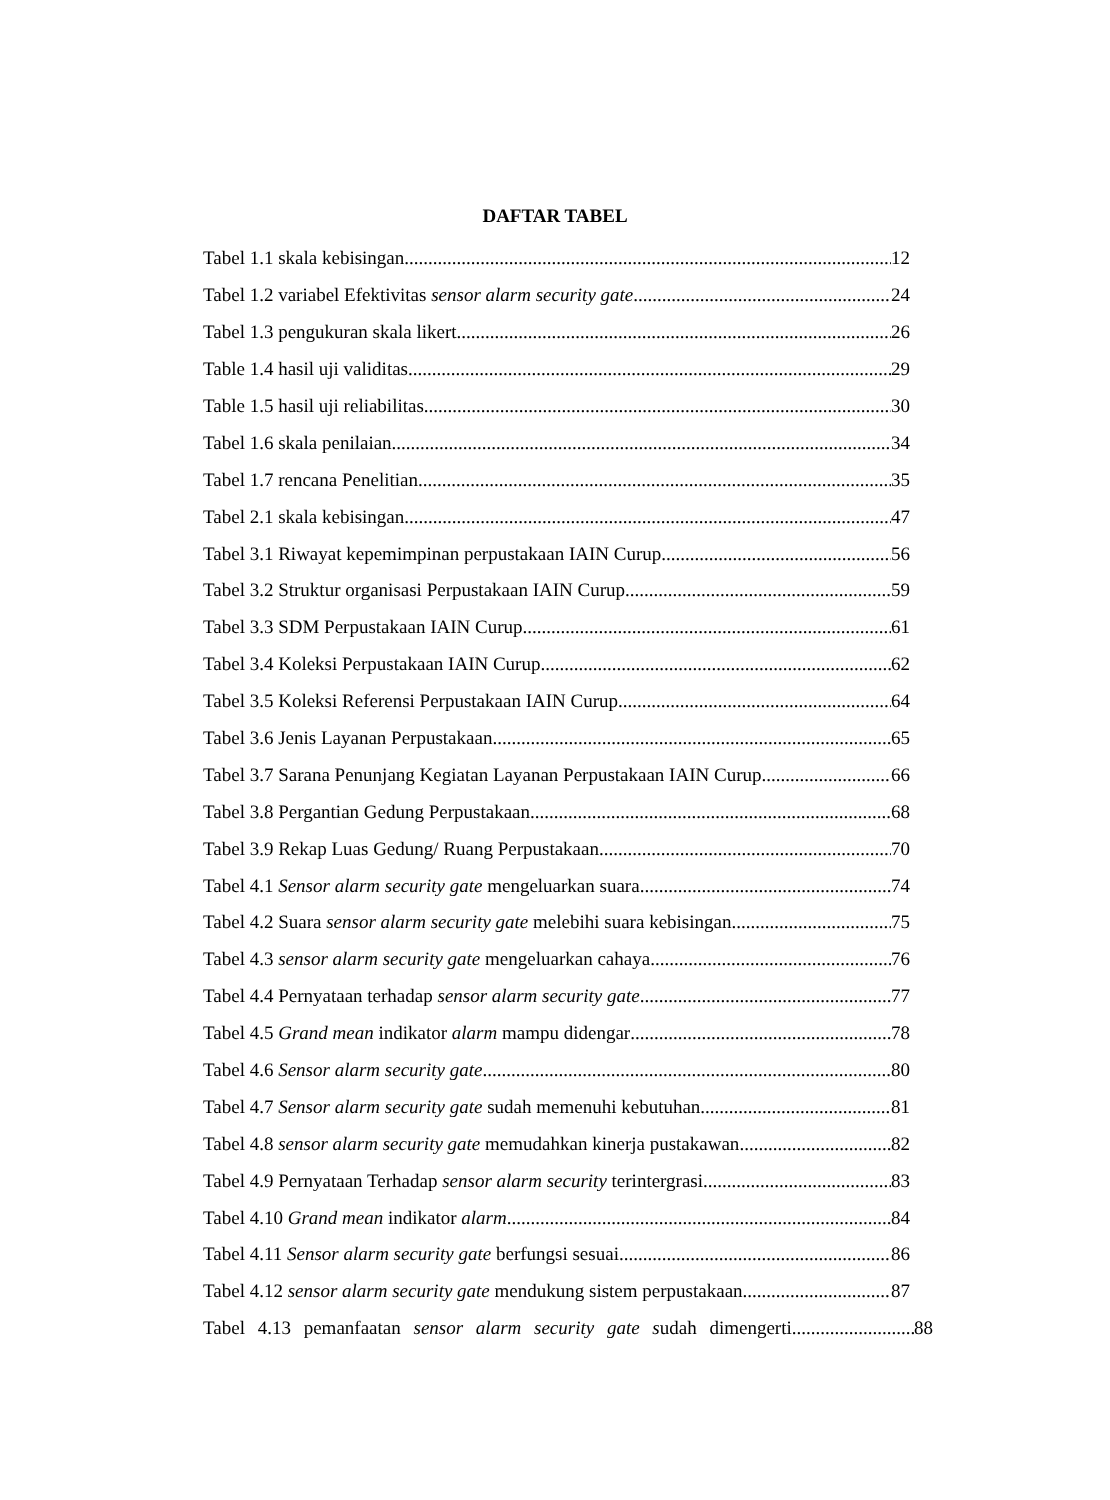DAFTAR TABEL
Tabel 1.1 skala kebisingan 12
Tabel 1.2 variabel Efektivitas sensor alarm security gate 24
Tabel 1.3 pengukuran skala likert 26
Table 1.4 hasil uji validitas 29
Table 1.5 hasil uji reliabilitas 30
Tabel 1.6 skala penilaian 34
Tabel 1.7 rencana Penelitian 35
Tabel 2.1 skala kebisingan 47
Tabel 3.1 Riwayat kepemimpinan perpustakaan IAIN Curup 56
Tabel 3.2 Struktur organisasi Perpustakaan IAIN Curup 59
Tabel 3.3 SDM Perpustakaan IAIN Curup 61
Tabel 3.4 Koleksi Perpustakaan IAIN Curup 62
Tabel 3.5 Koleksi Referensi Perpustakaan IAIN Curup 64
Tabel 3.6 Jenis Layanan Perpustakaan 65
Tabel 3.7 Sarana Penunjang Kegiatan Layanan Perpustakaan IAIN Curup 66
Tabel 3.8 Pergantian Gedung Perpustakaan 68
Tabel 3.9 Rekap Luas Gedung/ Ruang Perpustakaan 70
Tabel 4.1 Sensor alarm security gate mengeluarkan suara 74
Tabel 4.2 Suara sensor alarm security gate melebihi suara kebisingan 75
Tabel 4.3 sensor alarm security gate mengeluarkan cahaya 76
Tabel 4.4 Pernyataan terhadap sensor alarm security gate 77
Tabel 4.5 Grand mean indikator alarm mampu didengar 78
Tabel 4.6 Sensor alarm security gate 80
Tabel 4.7 Sensor alarm security gate sudah memenuhi kebutuhan 81
Tabel 4.8 sensor alarm security gate memudahkan kinerja pustakawan 82
Tabel 4.9 Pernyataan Terhadap sensor alarm security terintergrasi 83
Tabel 4.10 Grand mean indikator alarm 84
Tabel 4.11 Sensor alarm security gate berfungsi sesuai 86
Tabel 4.12 sensor alarm security gate mendukung sistem perpustakaan 87
Tabel 4.13 pemanfaatan sensor alarm security gate sudah dimengerti 88